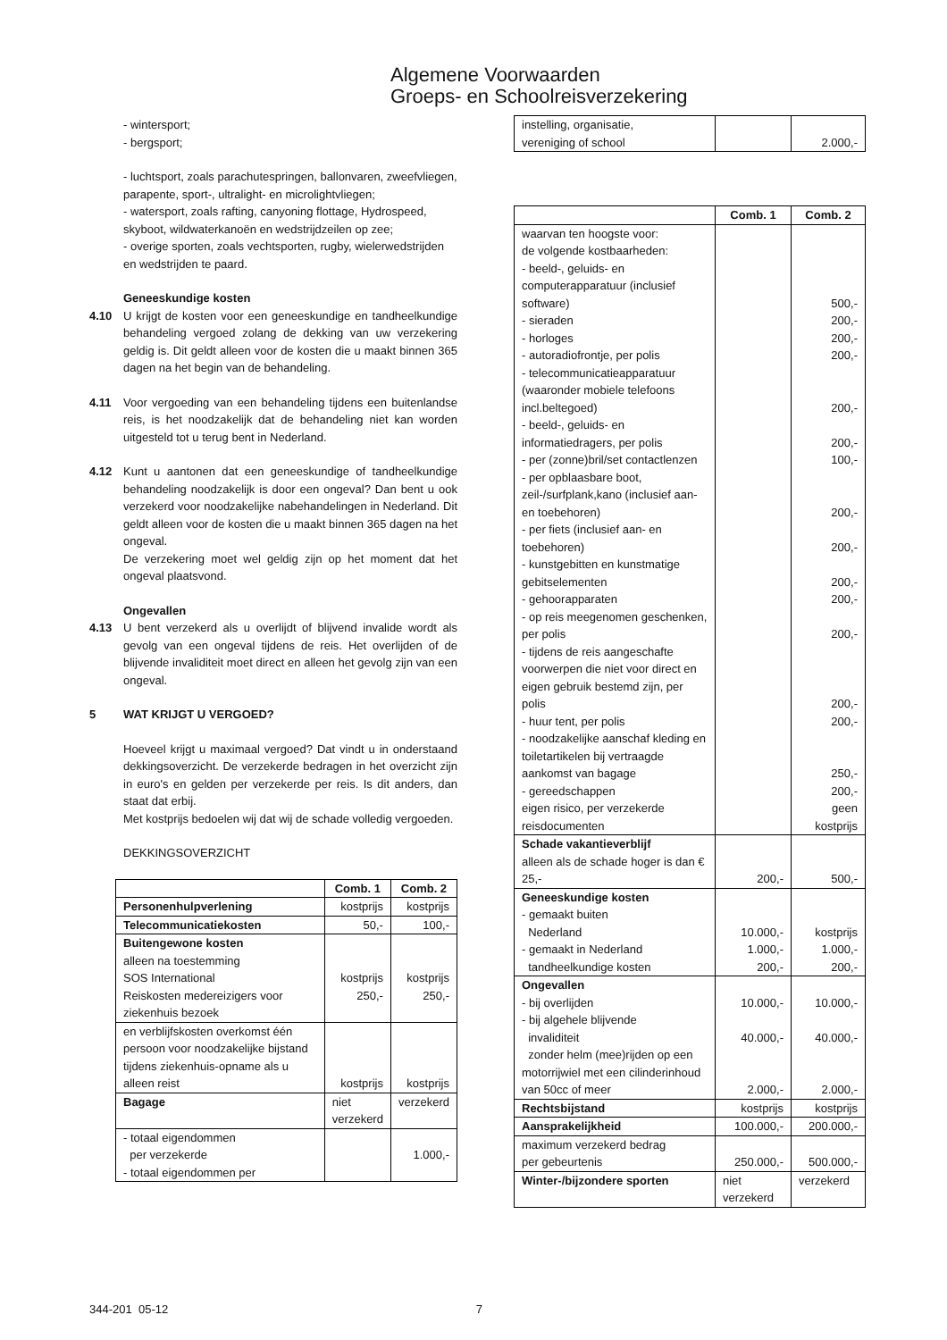Algemene Voorwaarden
Groeps- en Schoolreisverzekering
- wintersport;
- bergsport;
- luchtsport, zoals parachutespringen, ballonvaren, zweefvliegen, parapente, sport-, ultralight- en microlightvliegen;
- watersport, zoals rafting, canyoning flottage, Hydrospeed, skyboot, wildwaterkanoën en wedstrijdzeilen op zee;
- overige sporten, zoals vechtsporten, rugby, wielerwedstrijden en wedstrijden te paard.
Geneeskundige kosten
4.10 U krijgt de kosten voor een geneeskundige en tandheelkundige behandeling vergoed zolang de dekking van uw verzekering geldig is. Dit geldt alleen voor de kosten die u maakt binnen 365 dagen na het begin van de behandeling.
4.11 Voor vergoeding van een behandeling tijdens een buitenlandse reis, is het noodzakelijk dat de behandeling niet kan worden uitgesteld tot u terug bent in Nederland.
4.12 Kunt u aantonen dat een geneeskundige of tandheelkundige behandeling noodzakelijk is door een ongeval? Dan bent u ook verzekerd voor noodzakelijke nabehandelingen in Nederland. Dit geldt alleen voor de kosten die u maakt binnen 365 dagen na het ongeval.
De verzekering moet wel geldig zijn op het moment dat het ongeval plaatsvond.
Ongevallen
4.13 U bent verzekerd als u overlijdt of blijvend invalide wordt als gevolg van een ongeval tijdens de reis. Het overlijden of de blijvende invaliditeit moet direct en alleen het gevolg zijn van een ongeval.
5 WAT KRIJGT U VERGOED?
Hoeveel krijgt u maximaal vergoed? Dat vindt u in onderstaand dekkingsoverzicht. De verzekerde bedragen in het overzicht zijn in euro's en gelden per verzekerde per reis. Is dit anders, dan staat dat erbij.
Met kostprijs bedoelen wij dat wij de schade volledig vergoeden.
DEKKINGSOVERZICHT
| | Comb. 1 | Comb. 2 |
| --- | --- | --- |
| Personenhulpverlening | kostprijs | kostprijs |
| Telecommunicatiekosten | 50,- | 100,- |
| Buitengewone kosten alleen na toestemming SOS International | kostprijs | kostprijs |
| Reiskosten medereizigers voor ziekenhuis bezoek | 250,- | 250,- |
| en verblijfskosten overkomst één persoon voor noodzakelijke bijstand tijdens ziekenhuis-opname als u alleen reist | kostprijs | kostprijs |
| Bagage | niet verzekerd | verzekerd |
| - totaal eigendommen per verzekerde - totaal eigendommen per | | 1.000,- |
| instelling, organisatie, vereniging of school | | 2.000,- |
| | Comb. 1 | Comb. 2 |
| --- | --- | --- |
| waarvan ten hoogste voor: de volgende kostbaarheden: - beeld-, geluids- en computerapparatuur (inclusief software) | | 500,- |
| - sieraden | | 200,- |
| - horloges | | 200,- |
| - autoradiofrontje, per polis | | 200,- |
| - telecommunicatieapparatuur (waaronder mobiele telefoons incl.beltegoed) | | 200,- |
| - beeld-, geluids- en informatiedragers, per polis | | 200,- |
| - per (zonne)bril/set contactlenzen | | 100,- |
| - per opblaasbare boot, zeil-/surfplank,kano (inclusief aan- en toebehoren) | | 200,- |
| - per fiets (inclusief aan- en toebehoren) | | 200,- |
| - kunstgebitten en kunstmatige gebitselementen | | 200,- |
| - gehoorapparaten | | 200,- |
| - op reis meegenomen geschenken, per polis | | 200,- |
| - tijdens de reis aangeschafte voorwerpen die niet voor direct en eigen gebruik bestemd zijn, per polis | | 200,- |
| - huur tent, per polis | | 200,- |
| - noodzakelijke aanschaf kleding en toiletartikelen bij vertraagde aankomst van bagage | | 250,- |
| - gereedschappen | | 200,- |
| eigen risico, per verzekerde reisdocumenten | | geen kostprijs |
| Schade vakantieverblijf alleen als de schade hoger is dan € 25,- | 200,- | 500,- |
| Geneeskundige kosten - gemaakt buiten Nederland | 10.000,- | kostprijs |
| - gemaakt in Nederland | 1.000,- | 1.000,- |
| tandheelkundige kosten | 200,- | 200,- |
| Ongevallen - bij overlijden | 10.000,- | 10.000,- |
| - bij algehele blijvende invaliditeit | 40.000,- | 40.000,- |
| zonder helm (mee)rijden op een motorrijwiel met een cilinderinhoud van 50cc of meer | 2.000,- | 2.000,- |
| Rechtsbijstand | kostprijs | kostprijs |
| Aansprakelijkheid | 100.000,- | 200.000,- |
| maximum verzekerd bedrag per gebeurtenis | 250.000,- | 500.000,- |
| Winter-/bijzondere sporten | niet verzekerd | verzekerd |
344-201 05-12 7